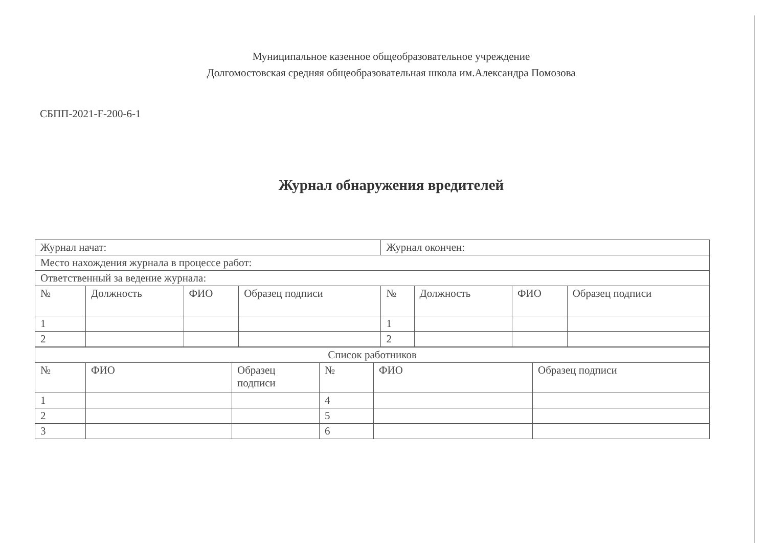Муниципальное казенное общеобразовательное учреждение
Долгомостовская средняя общеобразовательная школа им.Александра Помозова
СБПП-2021-F-200-6-1
Журнал обнаружения вредителей
| Журнал начат: | | | | Журнал окончен: | | | |
| Место нахождения журнала в процессе работ: | | | | | | | |
| Ответственный за ведение журнала: | | | | | | | |
| № | Должность | ФИО | Образец подписи | № | Должность | ФИО | Образец подписи |
| 1 | | | | 1 | | | |
| 2 | | | | 2 | | | |
| Список работников | | | | | |
| № | ФИО | Образец подписи | № | ФИО | Образец подписи |
| 1 | | | 4 | | |
| 2 | | | 5 | | |
| 3 | | | 6 | | |